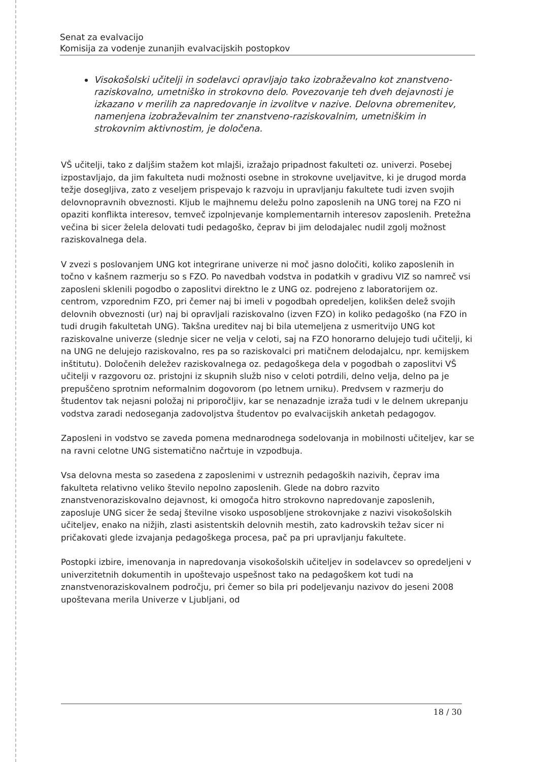Senat za evalvacijo
Komisija za vodenje zunanjih evalvacijskih postopkov
Visokošolski učitelji in sodelavci opravljajo tako izobraževalno kot znanstveno-raziskovalno, umetniško in strokovno delo. Povezovanje teh dveh dejavnosti je izkazano v merilih za napredovanje in izvolitve v nazive. Delovna obremenitev, namenjena izobraževalnim ter znanstveno-raziskovalnim, umetniškim in strokovnim aktivnostim, je določena.
VŠ učitelji, tako z daljšim stažem kot mlajši, izražajo pripadnost fakulteti oz. univerzi. Posebej izpostavljajo, da jim fakulteta nudi možnosti osebne in strokovne uveljavitve, ki je drugod morda težje dosegljiva, zato z veseljem prispevajo k razvoju in upravljanju fakultete tudi izven svojih delovnopravnih obveznosti. Kljub le majhnemu deležu polno zaposlenih na UNG torej na FZO ni opaziti konflikta interesov, temveč izpolnjevanje komplementarnih interesov zaposlenih. Pretežna večina bi sicer želela delovati tudi pedagoško, čeprav bi jim delodajalec nudil zgolj možnost raziskovalnega dela.
V zvezi s poslovanjem UNG kot integrirane univerze ni moč jasno določiti, koliko zaposlenih in točno v kašnem razmerju so s FZO. Po navedbah vodstva in podatkih v gradivu VIZ so namreč vsi zaposleni sklenili pogodbo o zaposlitvi direktno le z UNG oz. podrejeno z laboratorijem oz. centrom, vzporednim FZO, pri čemer naj bi imeli v pogodbah opredeljen, kolikšen delež svojih delovnih obveznosti (ur) naj bi opravljali raziskovalno (izven FZO) in koliko pedagoško (na FZO in tudi drugih fakultetah UNG). Takšna ureditev naj bi bila utemeljena z usmeritvijo UNG kot raziskovalne univerze (slednje sicer ne velja v celoti, saj na FZO honorarno delujejo tudi učitelji, ki na UNG ne delujejo raziskovalno, res pa so raziskovalci pri matičnem delodajalcu, npr. kemijskem inštitutu). Določenih deležev raziskovalnega oz. pedagoškega dela v pogodbah o zaposlitvi VŠ učitelji v razgovoru oz. pristojni iz skupnih služb niso v celoti potrdili, delno velja, delno pa je prepuščeno sprotnim neformalnim dogovorom (po letnem urniku). Predvsem v razmerju do študentov tak nejasni položaj ni priporočljiv, kar se nenazadnje izraža tudi v le delnem ukrepanju vodstva zaradi nedoseganja zadovoljstva študentov po evalvacijskih anketah pedagogov.
Zaposleni in vodstvo se zaveda pomena mednarodnega sodelovanja in mobilnosti učiteljev, kar se na ravni celotne UNG sistematično načrtuje in vzpodbuja.
Vsa delovna mesta so zasedena z zaposlenimi v ustreznih pedagoških nazivih, čeprav ima fakulteta relativno veliko število nepolno zaposlenih. Glede na dobro razvito znanstvenoraziskovalno dejavnost, ki omogoča hitro strokovno napredovanje zaposlenih, zaposluje UNG sicer že sedaj številne visoko usposobljene strokovnjake z nazivi visokošolskih učiteljev, enako na nižjih, zlasti asistentskih delovnih mestih, zato kadrovskih težav sicer ni pričakovati glede izvajanja pedagoškega procesa, pač pa pri upravljanju fakultete.
Postopki izbire, imenovanja in napredovanja visokošolskih učiteljev in sodelavcev so opredeljeni v univerzitetnih dokumentih in upoštevajo uspešnost tako na pedagoškem kot tudi na znanstvenoraziskovalnem področju, pri čemer so bila pri podeljevanju nazivov do jeseni 2008 upoštevana merila Univerze v Ljubljani, od
18 / 30